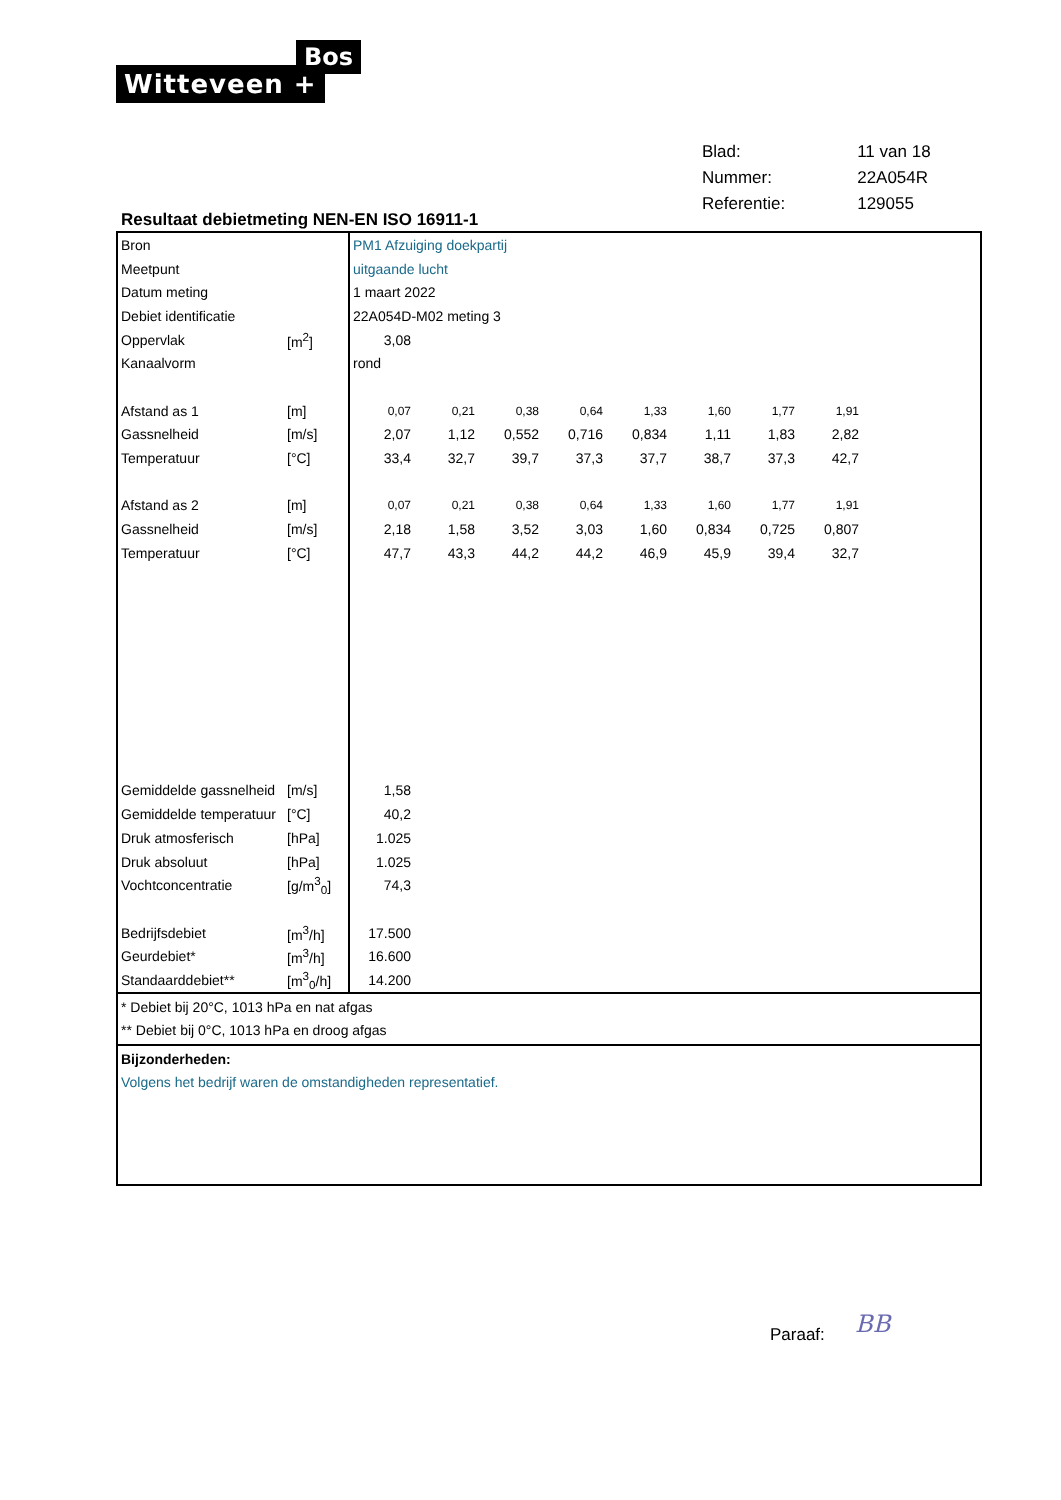Bos
Witteveen +
| Blad: | 11 van 18 |
| Nummer: | 22A054R |
| Referentie: | 129055 |
Resultaat debietmeting NEN-EN ISO 16911-1
| Bron | | PM1 Afzuiging doekpartij | | | | | | | | |
| Meetpunt | | uitgaande lucht | | | | | | | | |
| Datum meting | | 1 maart 2022 | | | | | | | | |
| Debiet identificatie | | 22A054D-M02 meting 3 | | | | | | | | |
| Oppervlak | [m<sup>2</sup>] | 3,08 | | | | | | | | |
| Kanaalvorm | | rond | | | | | | | | |
| Afstand as 1 | [m] | 0,07 | 0,21 | 0,38 | 0,64 | 1,33 | 1,60 | 1,77 | 1,91 | |
| Gassnelheid | [m/s] | 2,07 | 1,12 | 0,552 | 0,716 | 0,834 | 1,11 | 1,83 | 2,82 | |
| Temperatuur | [°C] | 33,4 | 32,7 | 39,7 | 37,3 | 37,7 | 38,7 | 37,3 | 42,7 | |
| Afstand as 2 | [m] | 0,07 | 0,21 | 0,38 | 0,64 | 1,33 | 1,60 | 1,77 | 1,91 | |
| Gassnelheid | [m/s] | 2,18 | 1,58 | 3,52 | 3,03 | 1,60 | 0,834 | 0,725 | 0,807 | |
| Temperatuur | [°C] | 47,7 | 43,3 | 44,2 | 44,2 | 46,9 | 45,9 | 39,4 | 32,7 | |
| Gemiddelde gassnelheid | [m/s] | 1,58 | | | | | | | | |
| Gemiddelde temperatuur | [°C] | 40,2 | | | | | | | | |
| Druk atmosferisch | [hPa] | 1.025 | | | | | | | | |
| Druk absoluut | [hPa] | 1.025 | | | | | | | | |
| Vochtconcentratie | [g/m<sup>3</sup><sub>0</sub>] | 74,3 | | | | | | | | |
| Bedrijfsdebiet | [m<sup>3</sup>/h] | 17.500 | | | | | | | | |
| Geurdebiet* | [m<sup>3</sup>/h] | 16.600 | | | | | | | | |
| Standaarddebiet** | [m<sup>3</sup><sub>0</sub>/h] | 14.200 | | | | | | | | |
* Debiet bij 20°C, 1013 hPa en nat afgas
** Debiet bij 0°C, 1013 hPa en droog afgas
Bijzonderheden:
Volgens het bedrijf waren de omstandigheden representatief.
Paraaf: BB